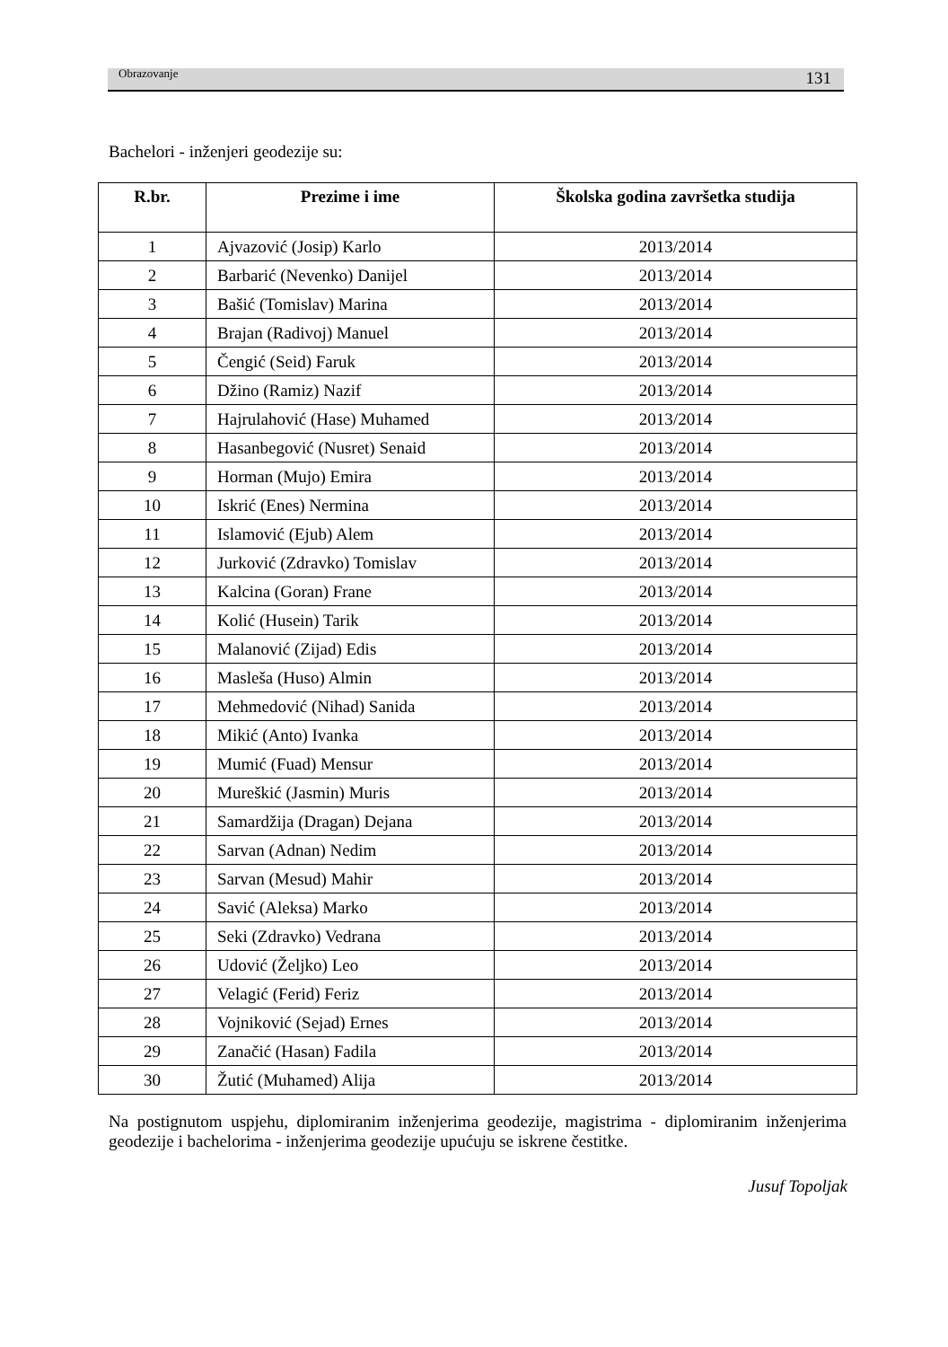Obrazovanje 131
Bachelori - inženjeri geodezije su:
| R.br. | Prezime i ime | Školska godina završetka studija |
| --- | --- | --- |
| 1 | Ajvazović (Josip) Karlo | 2013/2014 |
| 2 | Barbarić (Nevenko) Danijel | 2013/2014 |
| 3 | Bašić (Tomislav) Marina | 2013/2014 |
| 4 | Brajan (Radivoj) Manuel | 2013/2014 |
| 5 | Čengić (Seid) Faruk | 2013/2014 |
| 6 | Džino (Ramiz) Nazif | 2013/2014 |
| 7 | Hajrulahović (Hase) Muhamed | 2013/2014 |
| 8 | Hasanbegović (Nusret) Senaid | 2013/2014 |
| 9 | Horman (Mujo) Emira | 2013/2014 |
| 10 | Iskrić (Enes) Nermina | 2013/2014 |
| 11 | Islamović (Ejub) Alem | 2013/2014 |
| 12 | Jurković (Zdravko) Tomislav | 2013/2014 |
| 13 | Kalcina (Goran) Frane | 2013/2014 |
| 14 | Kolić (Husein) Tarik | 2013/2014 |
| 15 | Malanović (Zijad) Edis | 2013/2014 |
| 16 | Masleša (Huso) Almin | 2013/2014 |
| 17 | Mehmedović (Nihad) Sanida | 2013/2014 |
| 18 | Mikić (Anto) Ivanka | 2013/2014 |
| 19 | Mumić (Fuad) Mensur | 2013/2014 |
| 20 | Mureškić (Jasmin) Muris | 2013/2014 |
| 21 | Samardžija (Dragan) Dejana | 2013/2014 |
| 22 | Sarvan (Adnan) Nedim | 2013/2014 |
| 23 | Sarvan (Mesud) Mahir | 2013/2014 |
| 24 | Savić (Aleksa) Marko | 2013/2014 |
| 25 | Seki (Zdravko) Vedrana | 2013/2014 |
| 26 | Udović (Željko) Leo | 2013/2014 |
| 27 | Velagić (Ferid) Feriz | 2013/2014 |
| 28 | Vojniković (Sejad) Ernes | 2013/2014 |
| 29 | Zanačić (Hasan) Fadila | 2013/2014 |
| 30 | Žutić (Muhamed) Alija | 2013/2014 |
Na postignutom uspjehu, diplomiranim inženjerima geodezije, magistrima - diplomiranim inženjerima geodezije i bachelorima - inženjerima geodezije upućuju se iskrene čestitke.
Jusuf Topoljak